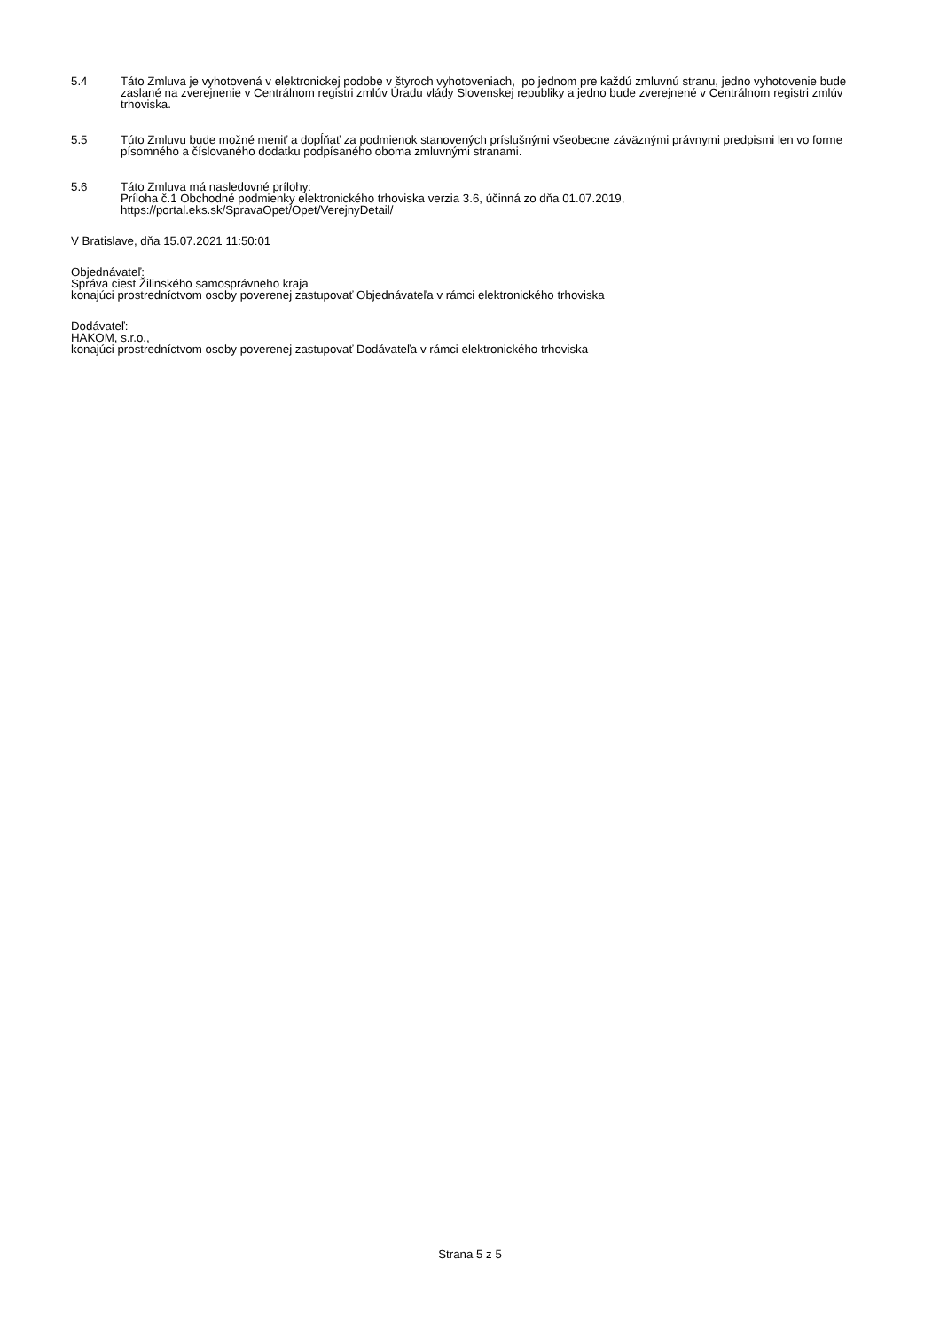5.4 Táto Zmluva je vyhotovená v elektronickej podobe v štyroch vyhotoveniach, po jednom pre každú zmluvnú stranu, jedno vyhotovenie bude zaslané na zverejnenie v Centrálnom registri zmlúv Úradu vlády Slovenskej republiky a jedno bude zverejnené v Centrálnom registri zmlúv trhoviska.
5.5 Túto Zmluvu bude možné meniť a dopĺňať za podmienok stanovených príslušnými všeobecne záväznými právnymi predpismi len vo forme písomného a číslovaného dodatku podpísaného oboma zmluvnými stranami.
5.6 Táto Zmluva má nasledovné prílohy:
Príloha č.1 Obchodné podmienky elektronického trhoviska verzia 3.6, účinná zo dňa 01.07.2019, https://portal.eks.sk/SpravaOpet/Opet/VerejnyDetail/
V Bratislave, dňa 15.07.2021 11:50:01
Objednávateľ:
Správa ciest Žilinského samosprávneho kraja
konajúci prostredníctvom osoby poverenej zastupovať Objednávateľa v rámci elektronického trhoviska
Dodávateľ:
HAKOM, s.r.o.,
konajúci prostredníctvom osoby poverenej zastupovať Dodávateľa v rámci elektronického trhoviska
Strana 5 z 5